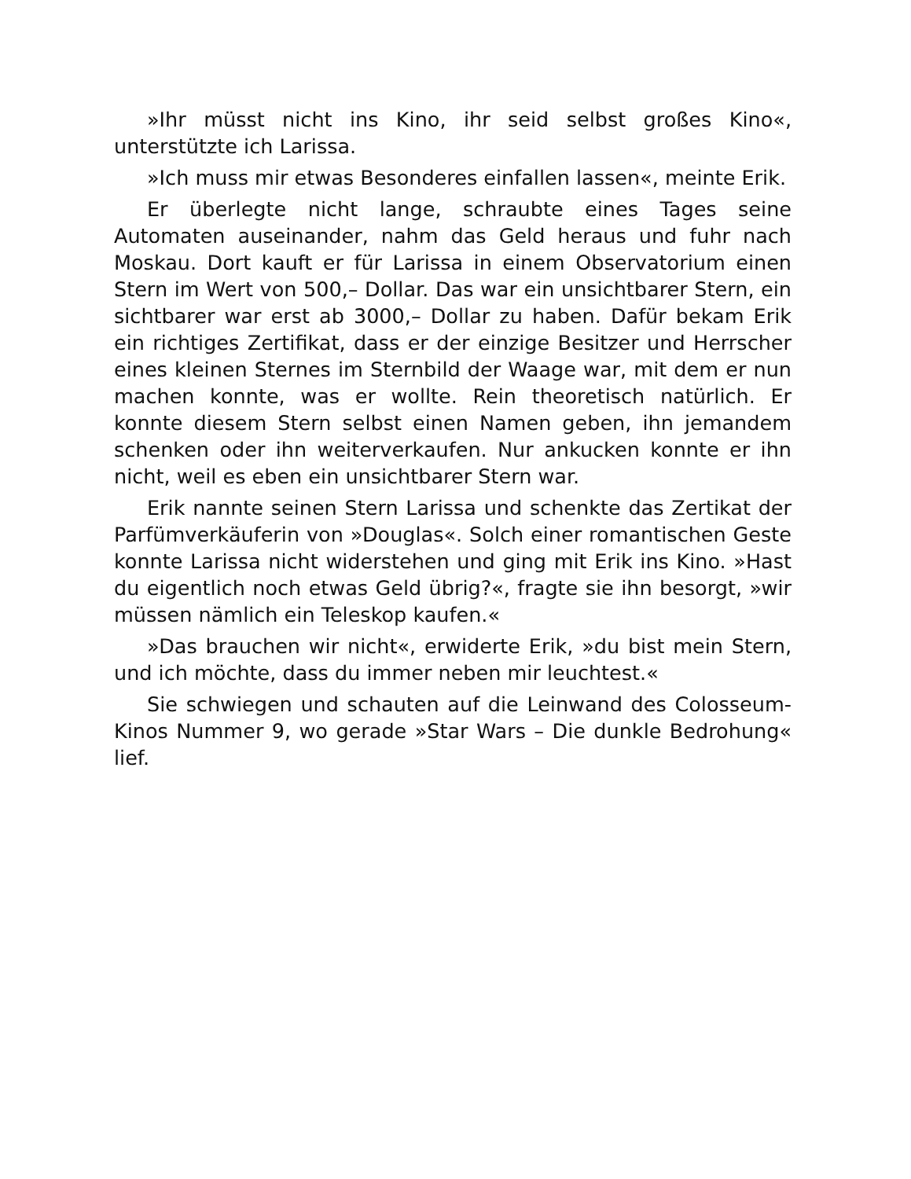»Ihr müsst nicht ins Kino, ihr seid selbst großes Kino«, unterstützte ich Larissa.
»Ich muss mir etwas Besonderes einfallen lassen«, meinte Erik.
Er überlegte nicht lange, schraubte eines Tages seine Automaten auseinander, nahm das Geld heraus und fuhr nach Moskau. Dort kauft er für Larissa in einem Observatorium einen Stern im Wert von 500,– Dollar. Das war ein unsichtbarer Stern, ein sichtbarer war erst ab 3000,– Dollar zu haben. Dafür bekam Erik ein richtiges Zertifikat, dass er der einzige Besitzer und Herrscher eines kleinen Sternes im Sternbild der Waage war, mit dem er nun machen konnte, was er wollte. Rein theoretisch natürlich. Er konnte diesem Stern selbst einen Namen geben, ihn jemandem schenken oder ihn weiterverkaufen. Nur ankucken konnte er ihn nicht, weil es eben ein unsichtbarer Stern war.
Erik nannte seinen Stern Larissa und schenkte das Zertikat der Parfümverkäuferin von »Douglas«. Solch einer romantischen Geste konnte Larissa nicht widerstehen und ging mit Erik ins Kino. »Hast du eigentlich noch etwas Geld übrig?«, fragte sie ihn besorgt, »wir müssen nämlich ein Teleskop kaufen.«
»Das brauchen wir nicht«, erwiderte Erik, »du bist mein Stern, und ich möchte, dass du immer neben mir leuchtest.«
Sie schwiegen und schauten auf die Leinwand des Colosseum-Kinos Nummer 9, wo gerade »Star Wars – Die dunkle Bedrohung« lief.